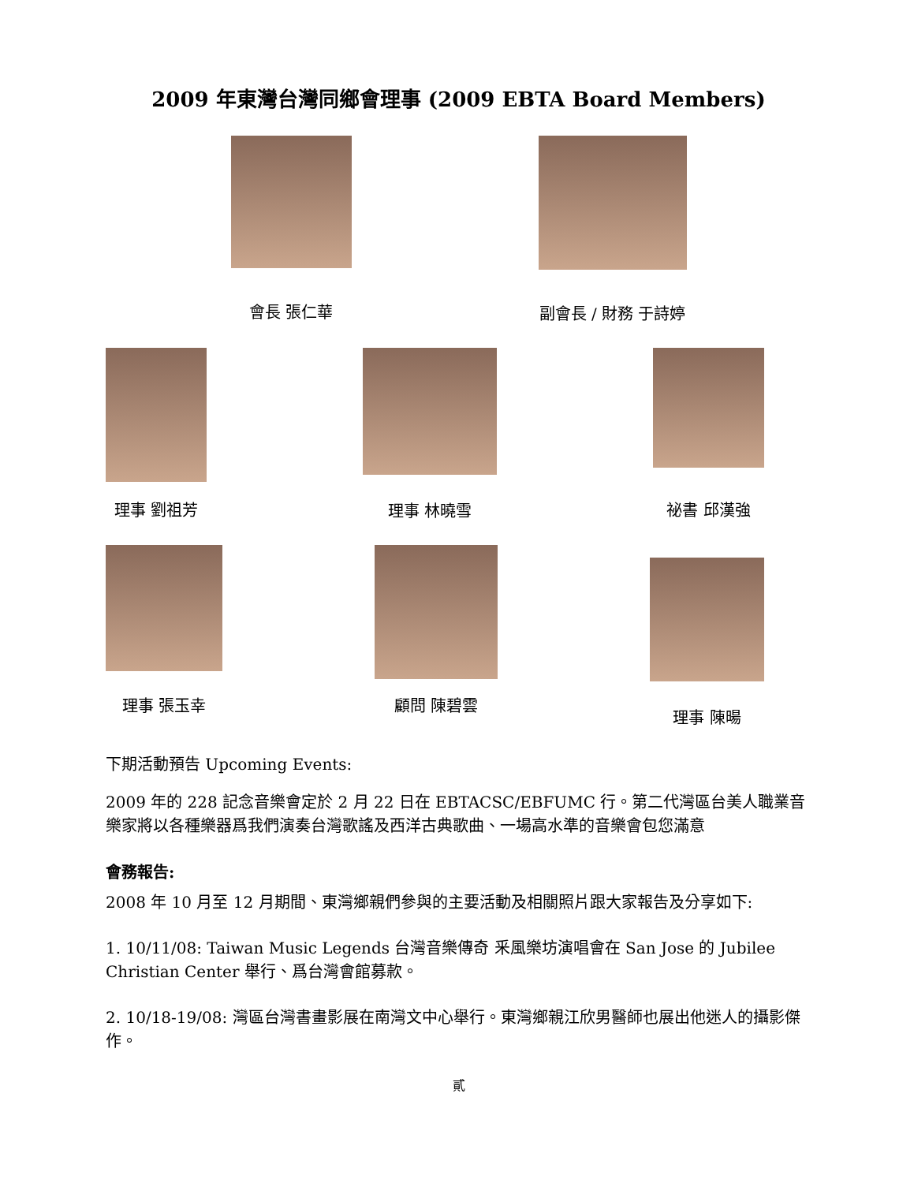2009 年東灣台灣同鄉會理事 (2009 EBTA Board Members)
會長 張仁華 副會長 / 財務 于詩婷
理事 劉祖芳 理事 林曉雪 祕書 邱漢強
理事 張玉幸 顧問 陳碧雲 理事 陳暘
下期活動預告 Upcoming Events:
2009 年的 228 記念音樂會定於 2 月 22 日在 EBTACSC/EBFUMC 行。第二代灣區台美人職業音樂家將以各種樂器爲我們演奏台灣歌謠及西洋古典歌曲、一場高水準的音樂會包您滿意
會務報告:
2008 年 10 月至 12 月期間、東灣鄉親們參與的主要活動及相關照片跟大家報告及分享如下:
1. 10/11/08: Taiwan Music Legends 台灣音樂傳奇 釆風樂坊演唱會在 San Jose 的 Jubilee Christian Center 舉行、爲台灣會館募款。
2. 10/18-19/08: 灣區台灣書畫影展在南灣文中心舉行。東灣鄉親江欣男醫師也展出他迷人的攝影傑作。
貳